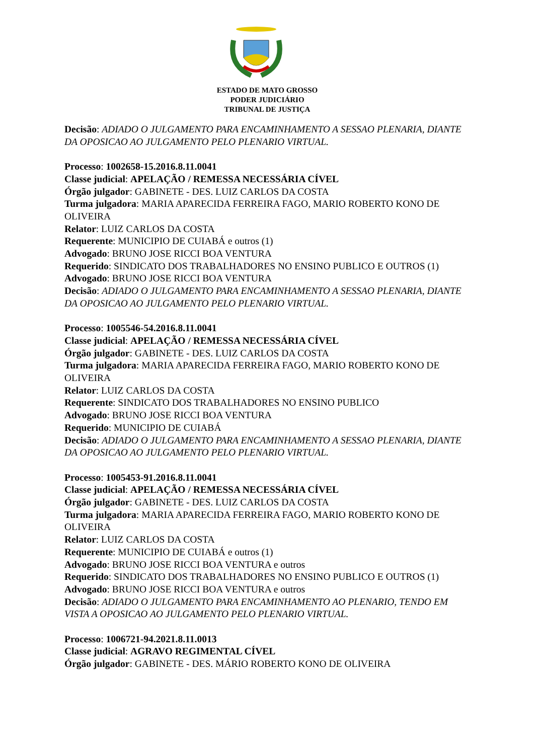ESTADO DE MATO GROSSO
PODER JUDICIÁRIO
TRIBUNAL DE JUSTIÇA
Decisão: ADIADO O JULGAMENTO PARA ENCAMINHAMENTO A SESSAO PLENARIA, DIANTE DA OPOSICAO AO JULGAMENTO PELO PLENARIO VIRTUAL.
Processo: 1002658-15.2016.8.11.0041
Classe judicial: APELAÇÃO / REMESSA NECESSÁRIA CÍVEL
Órgão julgador: GABINETE - DES. LUIZ CARLOS DA COSTA
Turma julgadora: MARIA APARECIDA FERREIRA FAGO, MARIO ROBERTO KONO DE OLIVEIRA
Relator: LUIZ CARLOS DA COSTA
Requerente: MUNICIPIO DE CUIABÁ e outros (1)
Advogado: BRUNO JOSE RICCI BOA VENTURA
Requerido: SINDICATO DOS TRABALHADORES NO ENSINO PUBLICO E OUTROS (1)
Advogado: BRUNO JOSE RICCI BOA VENTURA
Decisão: ADIADO O JULGAMENTO PARA ENCAMINHAMENTO A SESSAO PLENARIA, DIANTE DA OPOSICAO AO JULGAMENTO PELO PLENARIO VIRTUAL.
Processo: 1005546-54.2016.8.11.0041
Classe judicial: APELAÇÃO / REMESSA NECESSÁRIA CÍVEL
Órgão julgador: GABINETE - DES. LUIZ CARLOS DA COSTA
Turma julgadora: MARIA APARECIDA FERREIRA FAGO, MARIO ROBERTO KONO DE OLIVEIRA
Relator: LUIZ CARLOS DA COSTA
Requerente: SINDICATO DOS TRABALHADORES NO ENSINO PUBLICO
Advogado: BRUNO JOSE RICCI BOA VENTURA
Requerido: MUNICIPIO DE CUIABÁ
Decisão: ADIADO O JULGAMENTO PARA ENCAMINHAMENTO A SESSAO PLENARIA, DIANTE DA OPOSICAO AO JULGAMENTO PELO PLENARIO VIRTUAL.
Processo: 1005453-91.2016.8.11.0041
Classe judicial: APELAÇÃO / REMESSA NECESSÁRIA CÍVEL
Órgão julgador: GABINETE - DES. LUIZ CARLOS DA COSTA
Turma julgadora: MARIA APARECIDA FERREIRA FAGO, MARIO ROBERTO KONO DE OLIVEIRA
Relator: LUIZ CARLOS DA COSTA
Requerente: MUNICIPIO DE CUIABÁ e outros (1)
Advogado: BRUNO JOSE RICCI BOA VENTURA e outros
Requerido: SINDICATO DOS TRABALHADORES NO ENSINO PUBLICO E OUTROS (1)
Advogado: BRUNO JOSE RICCI BOA VENTURA e outros
Decisão: ADIADO O JULGAMENTO PARA ENCAMINHAMENTO AO PLENARIO, TENDO EM VISTA A OPOSICAO AO JULGAMENTO PELO PLENARIO VIRTUAL.
Processo: 1006721-94.2021.8.11.0013
Classe judicial: AGRAVO REGIMENTAL CÍVEL
Órgão julgador: GABINETE - DES. MÁRIO ROBERTO KONO DE OLIVEIRA